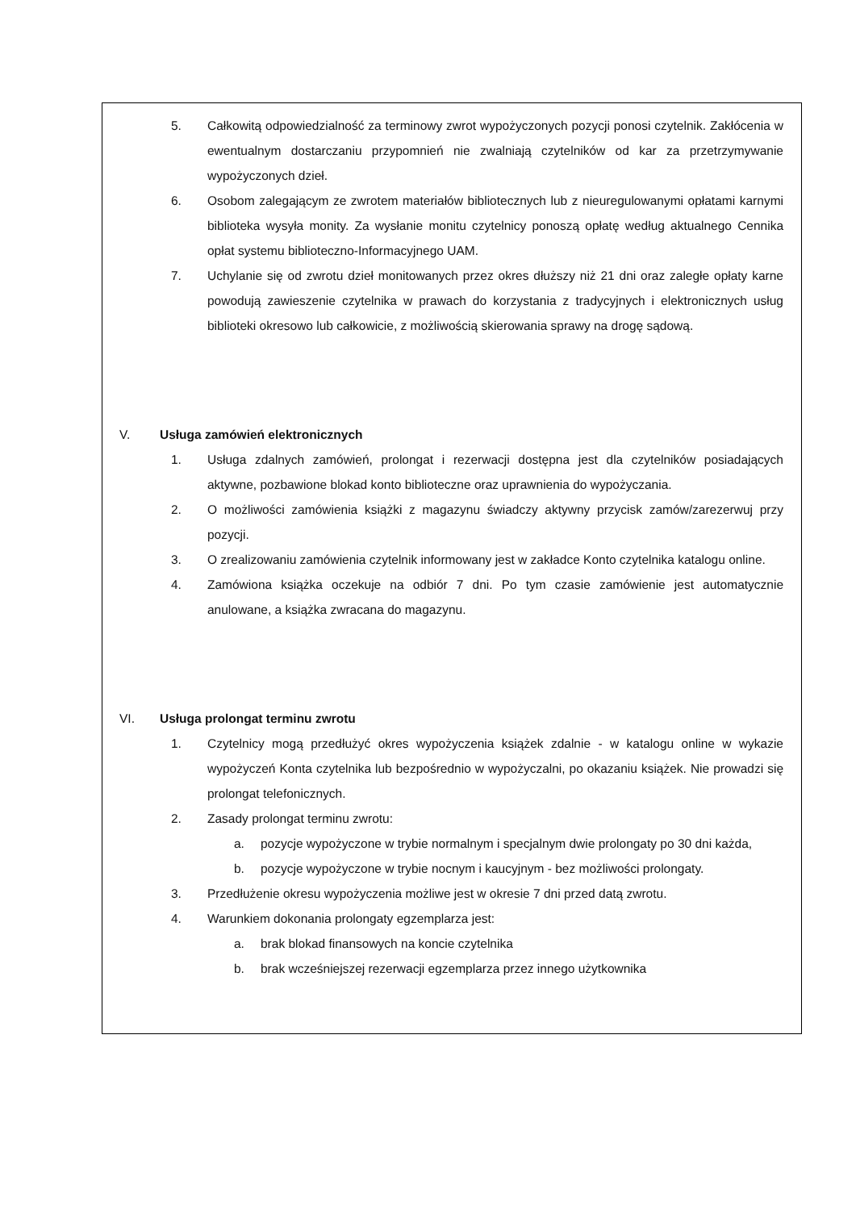5. Całkowitą odpowiedzialność za terminowy zwrot wypożyczonych pozycji ponosi czytelnik. Zakłócenia w ewentualnym dostarczaniu przypomnień nie zwalniają czytelników od kar za przetrzymywanie wypożyczonych dzieł.
6. Osobom zalegającym ze zwrotem materiałów bibliotecznych lub z nieuregulowanymi opłatami karnymi biblioteka wysyła monity. Za wysłanie monitu czytelnicy ponoszą opłatę według aktualnego Cennika opłat systemu biblioteczno-Informacyjnego UAM.
7. Uchylanie się od zwrotu dzieł monitowanych przez okres dłuższy niż 21 dni oraz zaległe opłaty karne powodują zawieszenie czytelnika w prawach do korzystania z tradycyjnych i elektronicznych usług biblioteki okresowo lub całkowicie, z możliwością skierowania sprawy na drogę sądową.
V. Usługa zamówień elektronicznych
1. Usługa zdalnych zamówień, prolongat i rezerwacji dostępna jest dla czytelników posiadających aktywne, pozbawione blokad konto biblioteczne oraz uprawnienia do wypożyczania.
2. O możliwości zamówienia książki z magazynu świadczy aktywny przycisk zamów/zarezerwuj przy pozycji.
3. O zrealizowaniu zamówienia czytelnik informowany jest w zakładce Konto czytelnika katalogu online.
4. Zamówiona książka oczekuje na odbiór 7 dni. Po tym czasie zamówienie jest automatycznie anulowane, a książka zwracana do magazynu.
VI. Usługa prolongat terminu zwrotu
1. Czytelnicy mogą przedłużyć okres wypożyczenia książek zdalnie - w katalogu online w wykazie wypożyczeń Konta czytelnika lub bezpośrednio w wypożyczalni, po okazaniu książek. Nie prowadzi się prolongat telefonicznych.
2. Zasady prolongat terminu zwrotu:
a. pozycje wypożyczone w trybie normalnym i specjalnym dwie prolongaty po 30 dni każda,
b. pozycje wypożyczone w trybie nocnym i kaucyjnym - bez możliwości prolongaty.
3. Przedłużenie okresu wypożyczenia możliwe jest w okresie 7 dni przed datą zwrotu.
4. Warunkiem dokonania prolongaty egzemplarza jest:
a. brak blokad finansowych na koncie czytelnika
b. brak wcześniejszej rezerwacji egzemplarza przez innego użytkownika